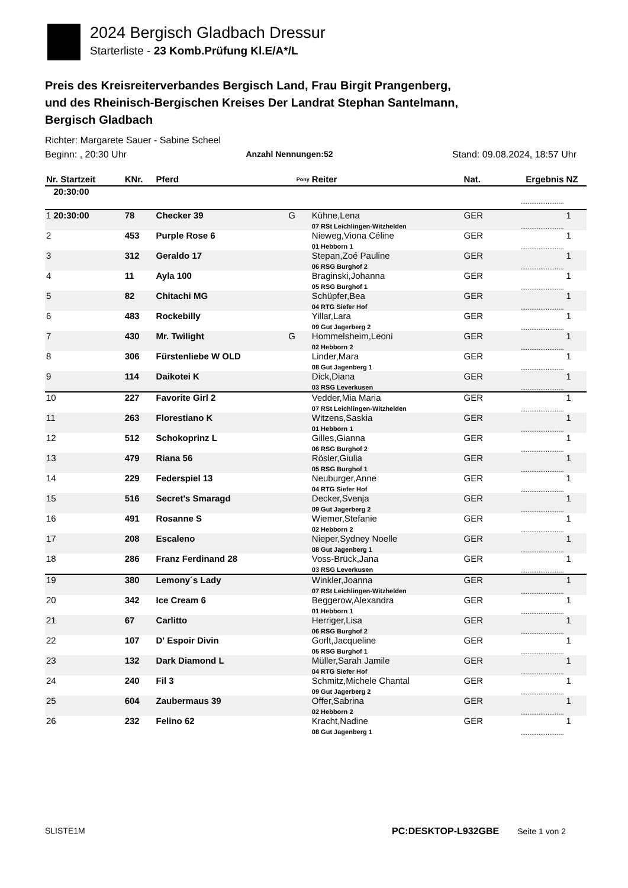2024 Bergisch Gladbach Dressur
Starterliste - 23 Komb.Prüfung Kl.E/A*/L
Preis des Kreisreiterverbandes Bergisch Land, Frau Birgit Prangenberg,
und des Rheinisch-Bergischen Kreises Der Landrat Stephan Santelmann,
Bergisch Gladbach
Richter: Margarete Sauer - Sabine Scheel
Beginn: , 20:30 Uhr Anzahl Nennungen:52 Stand: 09.08.2024, 18:57 Uhr
| Nr. Startzeit | KNr. | Pferd | Pony | Reiter | Nat. | Ergebnis | NZ |
| --- | --- | --- | --- | --- | --- | --- | --- |
| 20:30:00 | | | | | | | |
| | | | | | | ........................ | |
| 1 20:30:00 | 78 | Checker 39 | G | Kühne,Lena 07 RSt Leichlingen-Witzhelden | GER | ........................ | 1 |
| 2 | 453 | Purple Rose 6 | | Nieweg,Viona Céline 01 Hebborn 1 | GER | ........................ | 1 |
| 3 | 312 | Geraldo 17 | | Stepan,Zoé Pauline 06 RSG Burghof 2 | GER | ........................ | 1 |
| 4 | 11 | Ayla 100 | | Braginski,Johanna 05 RSG Burghof 1 | GER | ........................ | 1 |
| 5 | 82 | Chitachi MG | | Schüpfer,Bea 04 RTG Siefer Hof | GER | ........................ | 1 |
| 6 | 483 | Rockebilly | | Yillar,Lara 09 Gut Jagerberg 2 | GER | ........................ | 1 |
| 7 | 430 | Mr. Twilight | G | Hommelsheim,Leoni 02 Hebborn 2 | GER | ........................ | 1 |
| 8 | 306 | Fürstenliebe W OLD | | Linder,Mara 08 Gut Jagenberg 1 | GER | ........................ | 1 |
| 9 | 114 | Daikotei K | | Dick,Diana 03 RSG Leverkusen | GER | ........................ | 1 |
| 10 | 227 | Favorite Girl 2 | | Vedder,Mia Maria 07 RSt Leichlingen-Witzhelden | GER | ........................ | 1 |
| 11 | 263 | Florestiano K | | Witzens,Saskia 01 Hebborn 1 | GER | ........................ | 1 |
| 12 | 512 | Schokoprinz L | | Gilles,Gianna 06 RSG Burghof 2 | GER | ........................ | 1 |
| 13 | 479 | Riana 56 | | Rösler,Giulia 05 RSG Burghof 1 | GER | ........................ | 1 |
| 14 | 229 | Federspiel 13 | | Neuburger,Anne 04 RTG Siefer Hof | GER | ........................ | 1 |
| 15 | 516 | Secret's Smaragd | | Decker,Svenja 09 Gut Jagerberg 2 | GER | ........................ | 1 |
| 16 | 491 | Rosanne S | | Wiemer,Stefanie 02 Hebborn 2 | GER | ........................ | 1 |
| 17 | 208 | Escaleno | | Nieper,Sydney Noelle 08 Gut Jagenberg 1 | GER | ........................ | 1 |
| 18 | 286 | Franz Ferdinand 28 | | Voss-Brück,Jana 03 RSG Leverkusen | GER | ........................ | 1 |
| 19 | 380 | Lemony´s Lady | | Winkler,Joanna 07 RSt Leichlingen-Witzhelden | GER | ........................ | 1 |
| 20 | 342 | Ice Cream 6 | | Beggerow,Alexandra 01 Hebborn 1 | GER | ........................ | 1 |
| 21 | 67 | Carlitto | | Herriger,Lisa 06 RSG Burghof 2 | GER | ........................ | 1 |
| 22 | 107 | D' Espoir Divin | | Gorlt,Jacqueline 05 RSG Burghof 1 | GER | ........................ | 1 |
| 23 | 132 | Dark Diamond L | | Müller,Sarah Jamile 04 RTG Siefer Hof | GER | ........................ | 1 |
| 24 | 240 | Fil 3 | | Schmitz,Michele Chantal 09 Gut Jagerberg 2 | GER | ........................ | 1 |
| 25 | 604 | Zaubermaus 39 | | Offer,Sabrina 02 Hebborn 2 | GER | ........................ | 1 |
| 26 | 232 | Felino 62 | | Kracht,Nadine 08 Gut Jagenberg 1 | GER | ........................ | 1 |
SLISTE1M PC:DESKTOP-L932GBE Seite 1 von 2